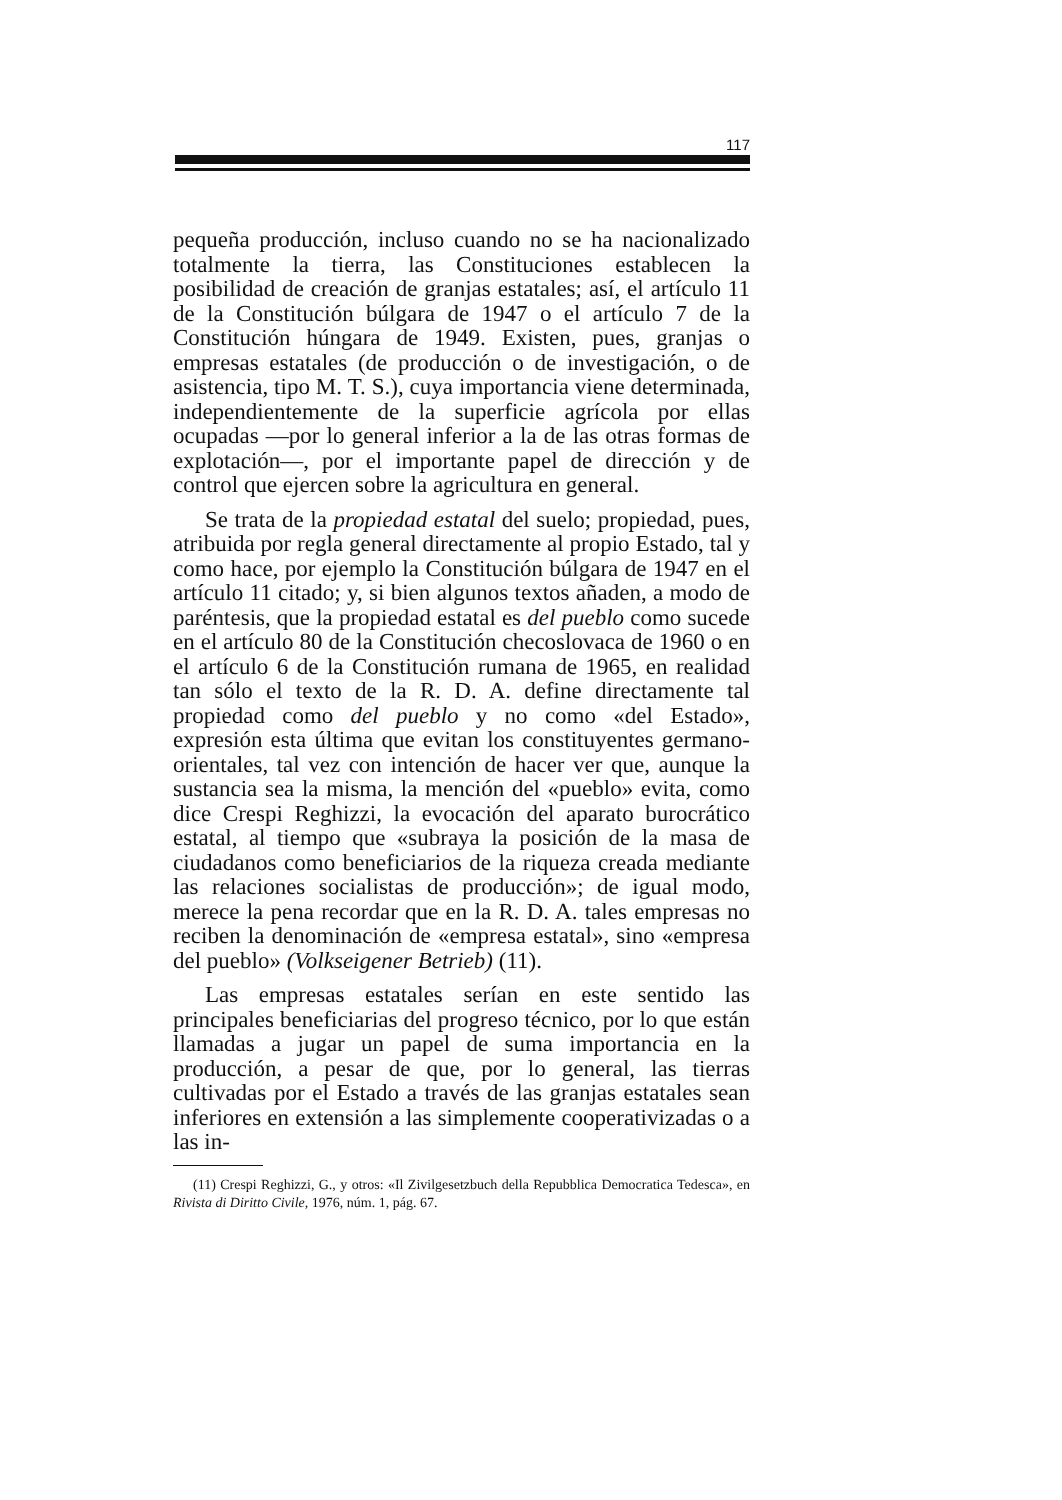117
pequeña producción, incluso cuando no se ha nacionalizado totalmente la tierra, las Constituciones establecen la posibilidad de creación de granjas estatales; así, el artículo 11 de la Constitución búlgara de 1947 o el artículo 7 de la Constitución húngara de 1949. Existen, pues, granjas o empresas estatales (de producción o de investigación, o de asistencia, tipo M. T. S.), cuya importancia viene determinada, independientemente de la superficie agrícola por ellas ocupadas —por lo general inferior a la de las otras formas de explotación—, por el importante papel de dirección y de control que ejercen sobre la agricultura en general.
Se trata de la propiedad estatal del suelo; propiedad, pues, atribuida por regla general directamente al propio Estado, tal y como hace, por ejemplo la Constitución búlgara de 1947 en el artículo 11 citado; y, si bien algunos textos añaden, a modo de paréntesis, que la propiedad estatal es del pueblo como sucede en el artículo 80 de la Constitución checoslovaca de 1960 o en el artículo 6 de la Constitución rumana de 1965, en realidad tan sólo el texto de la R. D. A. define directamente tal propiedad como del pueblo y no como «del Estado», expresión esta última que evitan los constituyentes germano-orientales, tal vez con intención de hacer ver que, aunque la sustancia sea la misma, la mención del «pueblo» evita, como dice Crespi Reghizzi, la evocación del aparato burocrático estatal, al tiempo que «subraya la posición de la masa de ciudadanos como beneficiarios de la riqueza creada mediante las relaciones socialistas de producción»; de igual modo, merece la pena recordar que en la R. D. A. tales empresas no reciben la denominación de «empresa estatal», sino «empresa del pueblo» (Volkseigener Betrieb) (11).
Las empresas estatales serían en este sentido las principales beneficiarias del progreso técnico, por lo que están llamadas a jugar un papel de suma importancia en la producción, a pesar de que, por lo general, las tierras cultivadas por el Estado a través de las granjas estatales sean inferiores en extensión a las simplemente cooperativizadas o a las in-
(11) Crespi Reghizzi, G., y otros: «Il Zivilgesetzbuch della Repubblica Democratica Tedesca», en Rivista di Diritto Civile, 1976, núm. 1, pág. 67.